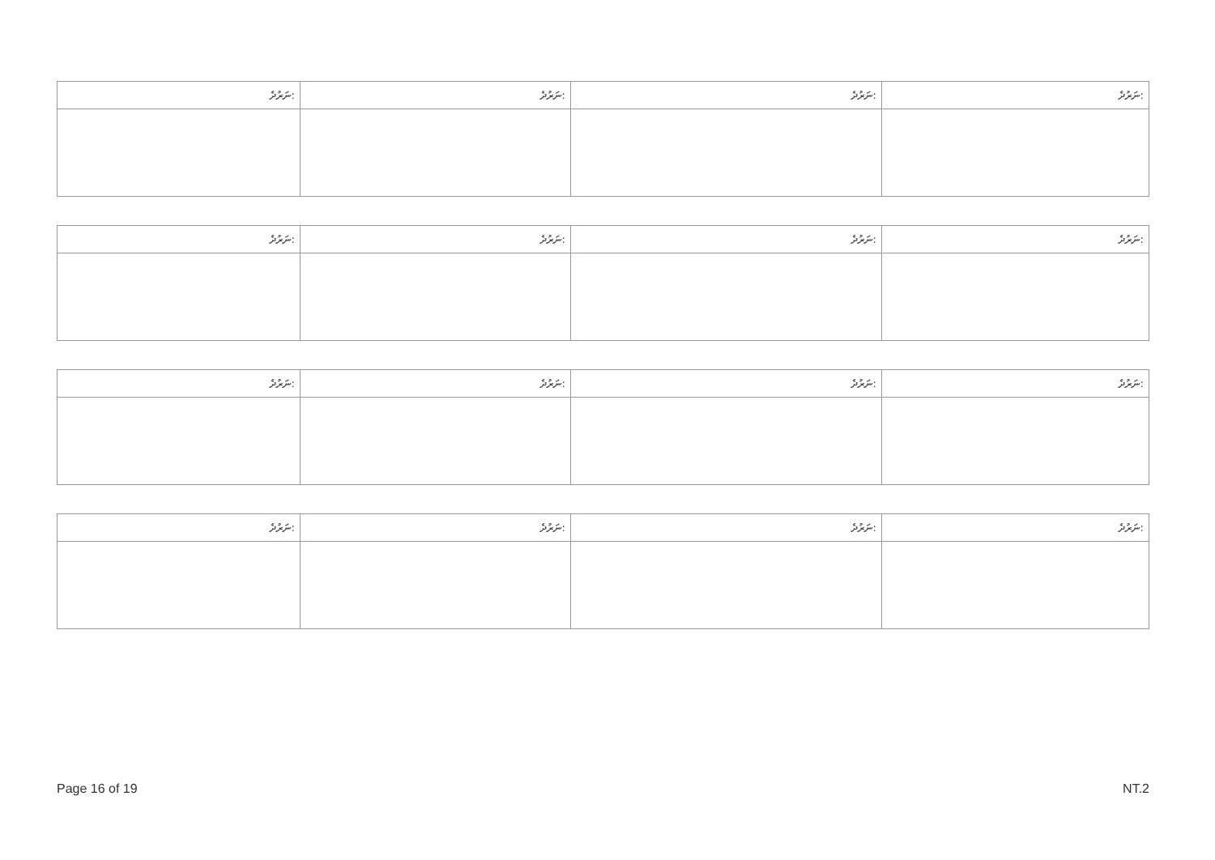| ނަރުދެ: | ނަރުދެ: | ނަރުދެ: | ނަރުދެ: |
| --- | --- | --- | --- |
| ނަރުދެ: | ނަރުދެ: | ނަރުދެ: | ނަރުދެ: |
| --- | --- | --- | --- |
| ނަރުދެ: | ނަރުދެ: | ނަރުދެ: | ނަރުދެ: |
| --- | --- | --- | --- |
| ނަރުދެ: | ނަރުދެ: | ނަރުދެ: | ނަރުދެ: |
| --- | --- | --- | --- |
Page 16 of 19 NT.2